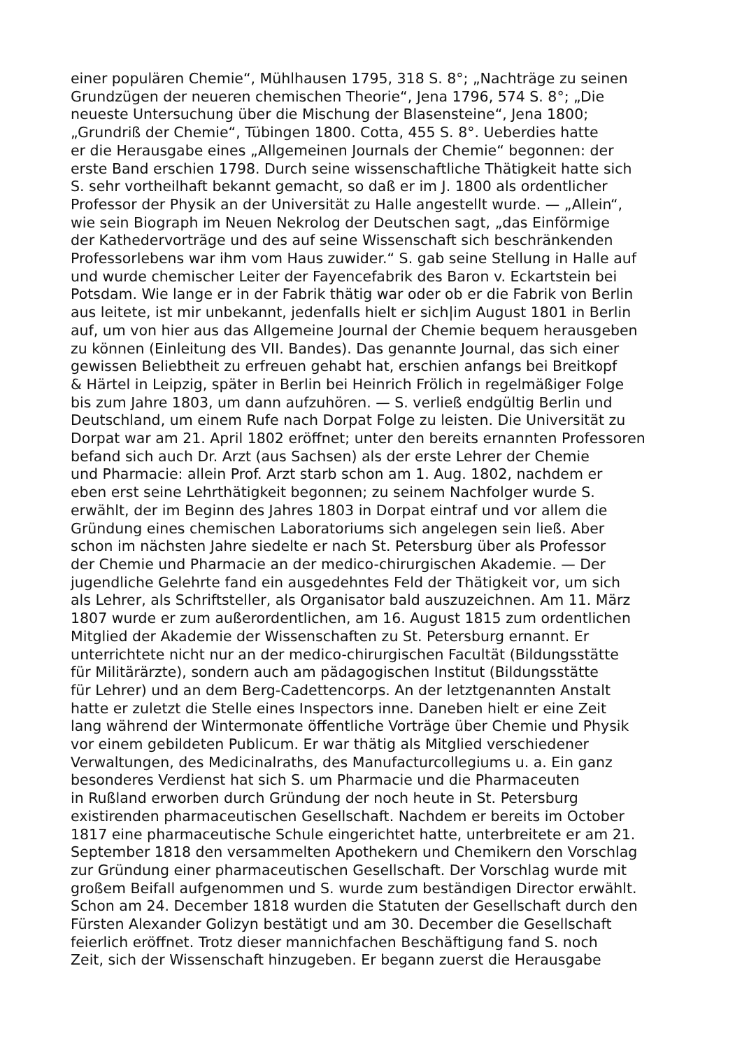einer populären Chemie“, Mühlhausen 1795, 318 S. 8°; „Nachträge zu seinen
Grundzügen der neueren chemischen Theorie“, Jena 1796, 574 S. 8°; „Die
neueste Untersuchung über die Mischung der Blasensteine“, Jena 1800;
„Grundriß der Chemie“, Tübingen 1800. Cotta, 455 S. 8°. Ueberdies hatte
er die Herausgabe eines „Allgemeinen Journals der Chemie“ begonnen: der
erste Band erschien 1798. Durch seine wissenschaftliche Thätigkeit hatte sich
S. sehr vortheilhaft bekannt gemacht, so daß er im J. 1800 als ordentlicher
Professor der Physik an der Universität zu Halle angestellt wurde. — „Allein“,
wie sein Biograph im Neuen Nekrolog der Deutschen sagt, „das Einförmige
der Kathedervorträge und des auf seine Wissenschaft sich beschränkenden
Professorlebens war ihm vom Haus zuwider.“ S. gab seine Stellung in Halle auf
und wurde chemischer Leiter der Fayencefabrik des Baron v. Eckartstein bei
Potsdam. Wie lange er in der Fabrik thätig war oder ob er die Fabrik von Berlin
aus leitete, ist mir unbekannt, jedenfalls hielt er sich|im August 1801 in Berlin
auf, um von hier aus das Allgemeine Journal der Chemie bequem herausgeben
zu können (Einleitung des VII. Bandes). Das genannte Journal, das sich einer
gewissen Beliebtheit zu erfreuen gehabt hat, erschien anfangs bei Breitkopf
& Härtel in Leipzig, später in Berlin bei Heinrich Frölich in regelmäßiger Folge
bis zum Jahre 1803, um dann aufzuhören. — S. verließ endgültig Berlin und
Deutschland, um einem Rufe nach Dorpat Folge zu leisten. Die Universität zu
Dorpat war am 21. April 1802 eröffnet; unter den bereits ernannten Professoren
befand sich auch Dr. Arzt (aus Sachsen) als der erste Lehrer der Chemie
und Pharmacie: allein Prof. Arzt starb schon am 1. Aug. 1802, nachdem er
eben erst seine Lehrthätigkeit begonnen; zu seinem Nachfolger wurde S.
erwählt, der im Beginn des Jahres 1803 in Dorpat eintraf und vor allem die
Gründung eines chemischen Laboratoriums sich angelegen sein ließ. Aber
schon im nächsten Jahre siedelte er nach St. Petersburg über als Professor
der Chemie und Pharmacie an der medico-chirurgischen Akademie. — Der
jugendliche Gelehrte fand ein ausgedehntes Feld der Thätigkeit vor, um sich
als Lehrer, als Schriftsteller, als Organisator bald auszuzeichnen. Am 11. März
1807 wurde er zum außerordentlichen, am 16. August 1815 zum ordentlichen
Mitglied der Akademie der Wissenschaften zu St. Petersburg ernannt. Er
unterrichtete nicht nur an der medico-chirurgischen Facultät (Bildungsstätte
für Militärärzte), sondern auch am pädagogischen Institut (Bildungsstätte
für Lehrer) und an dem Berg-Cadettencorps. An der letztgenannten Anstalt
hatte er zuletzt die Stelle eines Inspectors inne. Daneben hielt er eine Zeit
lang während der Wintermonate öffentliche Vorträge über Chemie und Physik
vor einem gebildeten Publicum. Er war thätig als Mitglied verschiedener
Verwaltungen, des Medicinalraths, des Manufacturcollegiums u. a. Ein ganz
besonderes Verdienst hat sich S. um Pharmacie und die Pharmaceuten
in Rußland erworben durch Gründung der noch heute in St. Petersburg
existirenden pharmaceutischen Gesellschaft. Nachdem er bereits im October
1817 eine pharmaceutische Schule eingerichtet hatte, unterbreitete er am 21.
September 1818 den versammelten Apothekern und Chemikern den Vorschlag
zur Gründung einer pharmaceutischen Gesellschaft. Der Vorschlag wurde mit
großem Beifall aufgenommen und S. wurde zum beständigen Director erwählt.
Schon am 24. December 1818 wurden die Statuten der Gesellschaft durch den
Fürsten Alexander Golizyn bestätigt und am 30. December die Gesellschaft
feierlich eröffnet. Trotz dieser mannichfachen Beschäftigung fand S. noch
Zeit, sich der Wissenschaft hinzugeben. Er begann zuerst die Herausgabe